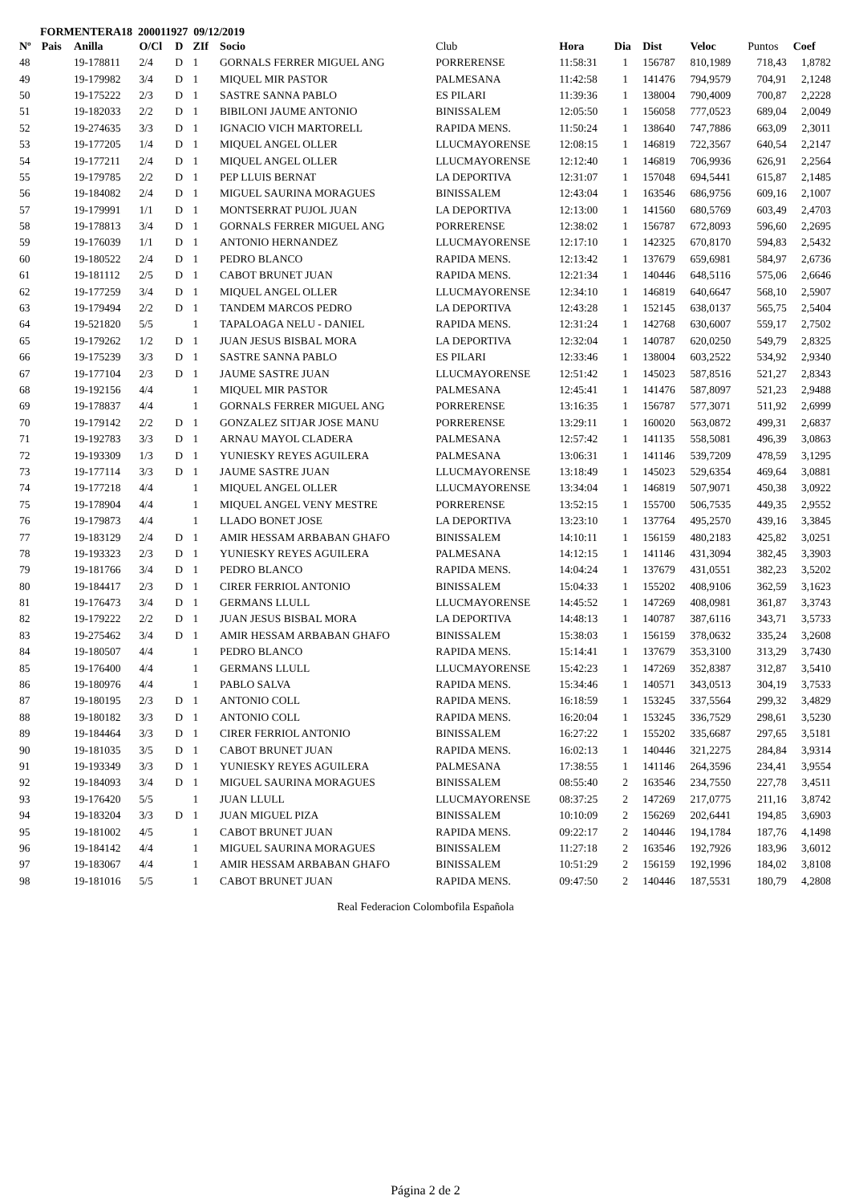FORMENTERA18 200011927 09/12/2019
| Nº | Pais | Anilla | O/Cl | D | ZIf | Socio | Club | Hora | Dia | Dist | Veloc | Puntos | Coef |
| --- | --- | --- | --- | --- | --- | --- | --- | --- | --- | --- | --- | --- | --- |
| 48 | | 19-178811 | 2/4 | D | 1 | GORNALS FERRER MIGUEL ANG | PORRERENSE | 11:58:31 | 1 | 156787 | 810,1989 | 718,43 | 1,8782 |
| 49 | | 19-179982 | 3/4 | D | 1 | MIQUEL MIR PASTOR | PALMESANA | 11:42:58 | 1 | 141476 | 794,9579 | 704,91 | 2,1248 |
| 50 | | 19-175222 | 2/3 | D | 1 | SASTRE SANNA PABLO | ES PILARI | 11:39:36 | 1 | 138004 | 790,4009 | 700,87 | 2,2228 |
| 51 | | 19-182033 | 2/2 | D | 1 | BIBILONI JAUME ANTONIO | BINISSALEM | 12:05:50 | 1 | 156058 | 777,0523 | 689,04 | 2,0049 |
| 52 | | 19-274635 | 3/3 | D | 1 | IGNACIO VICH MARTORELL | RAPIDA MENS. | 11:50:24 | 1 | 138640 | 747,7886 | 663,09 | 2,3011 |
| 53 | | 19-177205 | 1/4 | D | 1 | MIQUEL ANGEL OLLER | LLUCMAYORENSE | 12:08:15 | 1 | 146819 | 722,3567 | 640,54 | 2,2147 |
| 54 | | 19-177211 | 2/4 | D | 1 | MIQUEL ANGEL OLLER | LLUCMAYORENSE | 12:12:40 | 1 | 146819 | 706,9936 | 626,91 | 2,2564 |
| 55 | | 19-179785 | 2/2 | D | 1 | PEP LLUIS BERNAT | LA DEPORTIVA | 12:31:07 | 1 | 157048 | 694,5441 | 615,87 | 2,1485 |
| 56 | | 19-184082 | 2/4 | D | 1 | MIGUEL SAURINA MORAGUES | BINISSALEM | 12:43:04 | 1 | 163546 | 686,9756 | 609,16 | 2,1007 |
| 57 | | 19-179991 | 1/1 | D | 1 | MONTSERRAT PUJOL JUAN | LA DEPORTIVA | 12:13:00 | 1 | 141560 | 680,5769 | 603,49 | 2,4703 |
| 58 | | 19-178813 | 3/4 | D | 1 | GORNALS FERRER MIGUEL ANG | PORRERENSE | 12:38:02 | 1 | 156787 | 672,8093 | 596,60 | 2,2695 |
| 59 | | 19-176039 | 1/1 | D | 1 | ANTONIO HERNANDEZ | LLUCMAYORENSE | 12:17:10 | 1 | 142325 | 670,8170 | 594,83 | 2,5432 |
| 60 | | 19-180522 | 2/4 | D | 1 | PEDRO BLANCO | RAPIDA MENS. | 12:13:42 | 1 | 137679 | 659,6981 | 584,97 | 2,6736 |
| 61 | | 19-181112 | 2/5 | D | 1 | CABOT BRUNET JUAN | RAPIDA MENS. | 12:21:34 | 1 | 140446 | 648,5116 | 575,06 | 2,6646 |
| 62 | | 19-177259 | 3/4 | D | 1 | MIQUEL ANGEL OLLER | LLUCMAYORENSE | 12:34:10 | 1 | 146819 | 640,6647 | 568,10 | 2,5907 |
| 63 | | 19-179494 | 2/2 | D | 1 | TANDEM MARCOS PEDRO | LA DEPORTIVA | 12:43:28 | 1 | 152145 | 638,0137 | 565,75 | 2,5404 |
| 64 | | 19-521820 | 5/5 | | 1 | TAPALOAGA NELU - DANIEL | RAPIDA MENS. | 12:31:24 | 1 | 142768 | 630,6007 | 559,17 | 2,7502 |
| 65 | | 19-179262 | 1/2 | D | 1 | JUAN JESUS BISBAL MORA | LA DEPORTIVA | 12:32:04 | 1 | 140787 | 620,0250 | 549,79 | 2,8325 |
| 66 | | 19-175239 | 3/3 | D | 1 | SASTRE SANNA PABLO | ES PILARI | 12:33:46 | 1 | 138004 | 603,2522 | 534,92 | 2,9340 |
| 67 | | 19-177104 | 2/3 | D | 1 | JAUME SASTRE JUAN | LLUCMAYORENSE | 12:51:42 | 1 | 145023 | 587,8516 | 521,27 | 2,8343 |
| 68 | | 19-192156 | 4/4 | | 1 | MIQUEL MIR PASTOR | PALMESANA | 12:45:41 | 1 | 141476 | 587,8097 | 521,23 | 2,9488 |
| 69 | | 19-178837 | 4/4 | | 1 | GORNALS FERRER MIGUEL ANG | PORRERENSE | 13:16:35 | 1 | 156787 | 577,3071 | 511,92 | 2,6999 |
| 70 | | 19-179142 | 2/2 | D | 1 | GONZALEZ SITJAR JOSE MANU | PORRERENSE | 13:29:11 | 1 | 160020 | 563,0872 | 499,31 | 2,6837 |
| 71 | | 19-192783 | 3/3 | D | 1 | ARNAU MAYOL CLADERA | PALMESANA | 12:57:42 | 1 | 141135 | 558,5081 | 496,39 | 3,0863 |
| 72 | | 19-193309 | 1/3 | D | 1 | YUNIESKY REYES AGUILERA | PALMESANA | 13:06:31 | 1 | 141146 | 539,7209 | 478,59 | 3,1295 |
| 73 | | 19-177114 | 3/3 | D | 1 | JAUME SASTRE JUAN | LLUCMAYORENSE | 13:18:49 | 1 | 145023 | 529,6354 | 469,64 | 3,0881 |
| 74 | | 19-177218 | 4/4 | | 1 | MIQUEL ANGEL OLLER | LLUCMAYORENSE | 13:34:04 | 1 | 146819 | 507,9071 | 450,38 | 3,0922 |
| 75 | | 19-178904 | 4/4 | | 1 | MIQUEL ANGEL VENY MESTRE | PORRERENSE | 13:52:15 | 1 | 155700 | 506,7535 | 449,35 | 2,9552 |
| 76 | | 19-179873 | 4/4 | | 1 | LLADO BONET JOSE | LA DEPORTIVA | 13:23:10 | 1 | 137764 | 495,2570 | 439,16 | 3,3845 |
| 77 | | 19-183129 | 2/4 | D | 1 | AMIR HESSAM ARBABAN GHAFO | BINISSALEM | 14:10:11 | 1 | 156159 | 480,2183 | 425,82 | 3,0251 |
| 78 | | 19-193323 | 2/3 | D | 1 | YUNIESKY REYES AGUILERA | PALMESANA | 14:12:15 | 1 | 141146 | 431,3094 | 382,45 | 3,3903 |
| 79 | | 19-181766 | 3/4 | D | 1 | PEDRO BLANCO | RAPIDA MENS. | 14:04:24 | 1 | 137679 | 431,0551 | 382,23 | 3,5202 |
| 80 | | 19-184417 | 2/3 | D | 1 | CIRER FERRIOL ANTONIO | BINISSALEM | 15:04:33 | 1 | 155202 | 408,9106 | 362,59 | 3,1623 |
| 81 | | 19-176473 | 3/4 | D | 1 | GERMANS LLULL | LLUCMAYORENSE | 14:45:52 | 1 | 147269 | 408,0981 | 361,87 | 3,3743 |
| 82 | | 19-179222 | 2/2 | D | 1 | JUAN JESUS BISBAL MORA | LA DEPORTIVA | 14:48:13 | 1 | 140787 | 387,6116 | 343,71 | 3,5733 |
| 83 | | 19-275462 | 3/4 | D | 1 | AMIR HESSAM ARBABAN GHAFO | BINISSALEM | 15:38:03 | 1 | 156159 | 378,0632 | 335,24 | 3,2608 |
| 84 | | 19-180507 | 4/4 | | 1 | PEDRO BLANCO | RAPIDA MENS. | 15:14:41 | 1 | 137679 | 353,3100 | 313,29 | 3,7430 |
| 85 | | 19-176400 | 4/4 | | 1 | GERMANS LLULL | LLUCMAYORENSE | 15:42:23 | 1 | 147269 | 352,8387 | 312,87 | 3,5410 |
| 86 | | 19-180976 | 4/4 | | 1 | PABLO SALVA | RAPIDA MENS. | 15:34:46 | 1 | 140571 | 343,0513 | 304,19 | 3,7533 |
| 87 | | 19-180195 | 2/3 | D | 1 | ANTONIO COLL | RAPIDA MENS. | 16:18:59 | 1 | 153245 | 337,5564 | 299,32 | 3,4829 |
| 88 | | 19-180182 | 3/3 | D | 1 | ANTONIO COLL | RAPIDA MENS. | 16:20:04 | 1 | 153245 | 336,7529 | 298,61 | 3,5230 |
| 89 | | 19-184464 | 3/3 | D | 1 | CIRER FERRIOL ANTONIO | BINISSALEM | 16:27:22 | 1 | 155202 | 335,6687 | 297,65 | 3,5181 |
| 90 | | 19-181035 | 3/5 | D | 1 | CABOT BRUNET JUAN | RAPIDA MENS. | 16:02:13 | 1 | 140446 | 321,2275 | 284,84 | 3,9314 |
| 91 | | 19-193349 | 3/3 | D | 1 | YUNIESKY REYES AGUILERA | PALMESANA | 17:38:55 | 1 | 141146 | 264,3596 | 234,41 | 3,9554 |
| 92 | | 19-184093 | 3/4 | D | 1 | MIGUEL SAURINA MORAGUES | BINISSALEM | 08:55:40 | 2 | 163546 | 234,7550 | 227,78 | 3,4511 |
| 93 | | 19-176420 | 5/5 | | 1 | JUAN LLULL | LLUCMAYORENSE | 08:37:25 | 2 | 147269 | 217,0775 | 211,16 | 3,8742 |
| 94 | | 19-183204 | 3/3 | D | 1 | JUAN MIGUEL PIZA | BINISSALEM | 10:10:09 | 2 | 156269 | 202,6441 | 194,85 | 3,6903 |
| 95 | | 19-181002 | 4/5 | | 1 | CABOT BRUNET JUAN | RAPIDA MENS. | 09:22:17 | 2 | 140446 | 194,1784 | 187,76 | 4,1498 |
| 96 | | 19-184142 | 4/4 | | 1 | MIGUEL SAURINA MORAGUES | BINISSALEM | 11:27:18 | 2 | 163546 | 192,7926 | 183,96 | 3,6012 |
| 97 | | 19-183067 | 4/4 | | 1 | AMIR HESSAM ARBABAN GHAFO | BINISSALEM | 10:51:29 | 2 | 156159 | 192,1996 | 184,02 | 3,8108 |
| 98 | | 19-181016 | 5/5 | | 1 | CABOT BRUNET JUAN | RAPIDA MENS. | 09:47:50 | 2 | 140446 | 187,5531 | 180,79 | 4,2808 |
Real Federacion Colombofila Española
Página 2 de 2